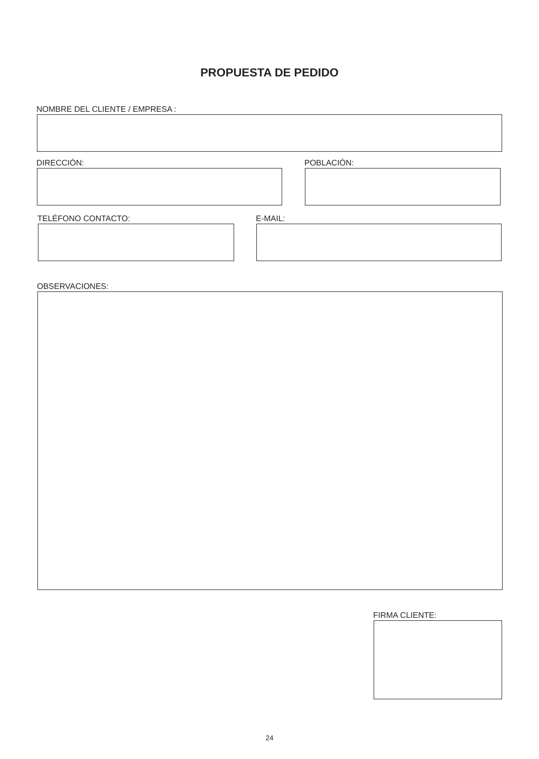PROPUESTA DE PEDIDO
NOMBRE DEL CLIENTE / EMPRESA :
DIRECCIÓN: POBLACIÓN:
TELÉFONO CONTACTO: E-MAIL:
OBSERVACIONES:
FIRMA CLIENTE:
24